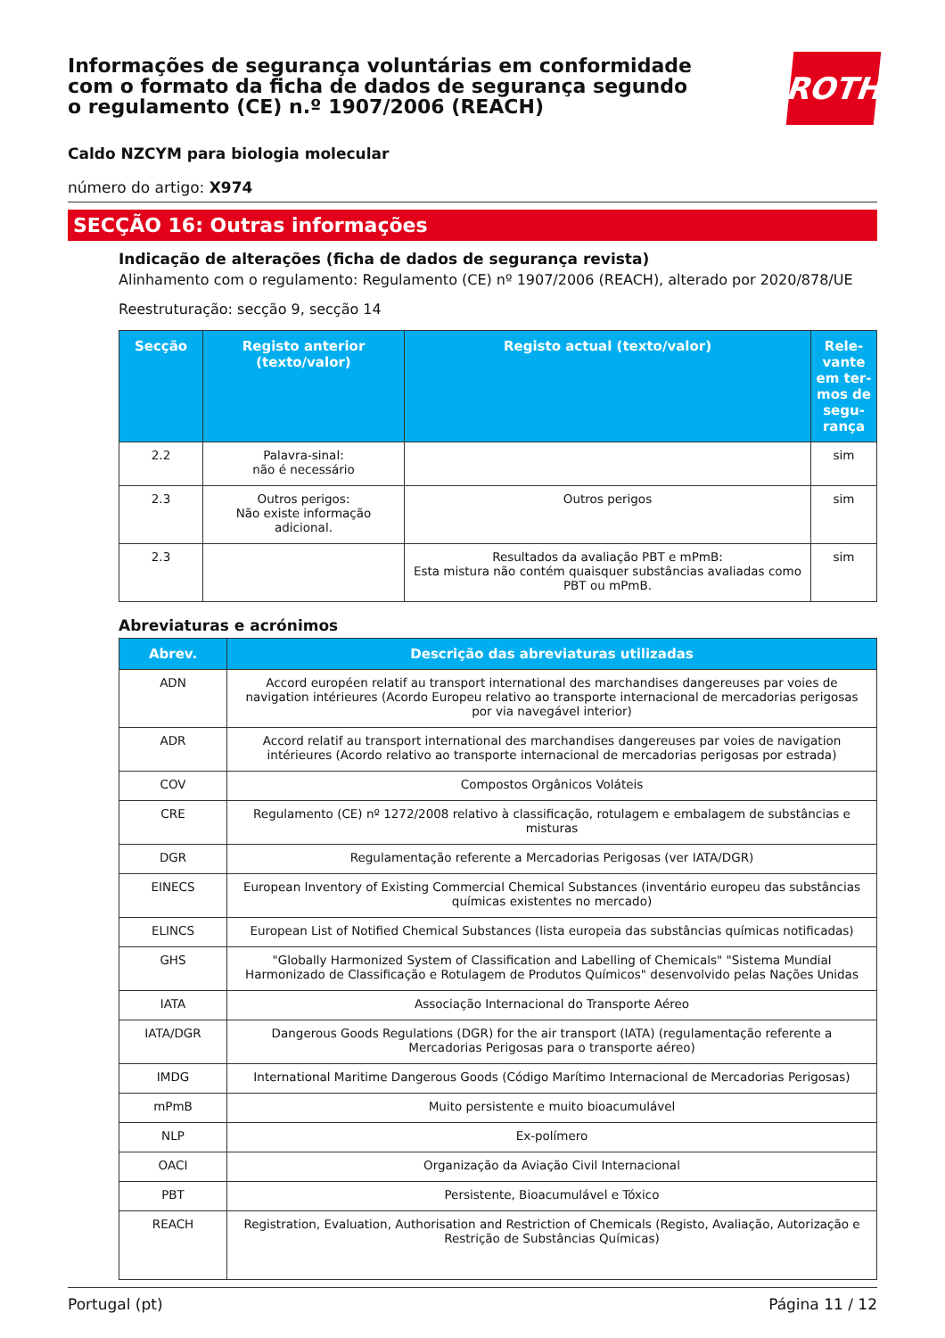Informações de segurança voluntárias em conformidade com o formato da ficha de dados de segurança segundo o regulamento (CE) n.º 1907/2006 (REACH)
ROTH
Caldo NZCYM para biologia molecular
número do artigo: X974
SECÇÃO 16: Outras informações
Indicação de alterações (ficha de dados de segurança revista)
Alinhamento com o regulamento: Regulamento (CE) nº 1907/2006 (REACH), alterado por 2020/878/UE
Reestruturação: secção 9, secção 14
| Secção | Registo anterior (texto/valor) | Registo actual (texto/valor) | Rele-vante em ter-mos de segu-rança |
| --- | --- | --- | --- |
| 2.2 | Palavra-sinal: não é necessário | | sim |
| 2.3 | Outros perigos: Não existe informação adicional. | Outros perigos | sim |
| 2.3 | | Resultados da avaliação PBT e mPmB: Esta mistura não contém quaisquer substâncias avaliadas como PBT ou mPmB. | sim |
Abreviaturas e acrónimos
| Abrev. | Descrição das abreviaturas utilizadas |
| --- | --- |
| ADN | Accord européen relatif au transport international des marchandises dangereuses par voies de navigation intérieures (Acordo Europeu relativo ao transporte internacional de mercadorias perigosas por via navegável interior) |
| ADR | Accord relatif au transport international des marchandises dangereuses par voies de navigation intérieures (Acordo relativo ao transporte internacional de mercadorias perigosas por estrada) |
| COV | Compostos Orgânicos Voláteis |
| CRE | Regulamento (CE) nº 1272/2008 relativo à classificação, rotulagem e embalagem de substâncias e misturas |
| DGR | Regulamentação referente a Mercadorias Perigosas (ver IATA/DGR) |
| EINECS | European Inventory of Existing Commercial Chemical Substances (inventário europeu das substâncias químicas existentes no mercado) |
| ELINCS | European List of Notified Chemical Substances (lista europeia das substâncias químicas notificadas) |
| GHS | "Globally Harmonized System of Classification and Labelling of Chemicals" "Sistema Mundial Harmonizado de Classificação e Rotulagem de Produtos Químicos" desenvolvido pelas Nações Unidas |
| IATA | Associação Internacional do Transporte Aéreo |
| IATA/DGR | Dangerous Goods Regulations (DGR) for the air transport (IATA) (regulamentação referente a Mercadorias Perigosas para o transporte aéreo) |
| IMDG | International Maritime Dangerous Goods (Código Marítimo Internacional de Mercadorias Perigosas) |
| mPmB | Muito persistente e muito bioacumulável |
| NLP | Ex-polímero |
| OACI | Organização da Aviação Civil Internacional |
| PBT | Persistente, Bioacumulável e Tóxico |
| REACH | Registration, Evaluation, Authorisation and Restriction of Chemicals (Registo, Avaliação, Autorização e Restrição de Substâncias Químicas) |
Portugal (pt) Página 11 / 12